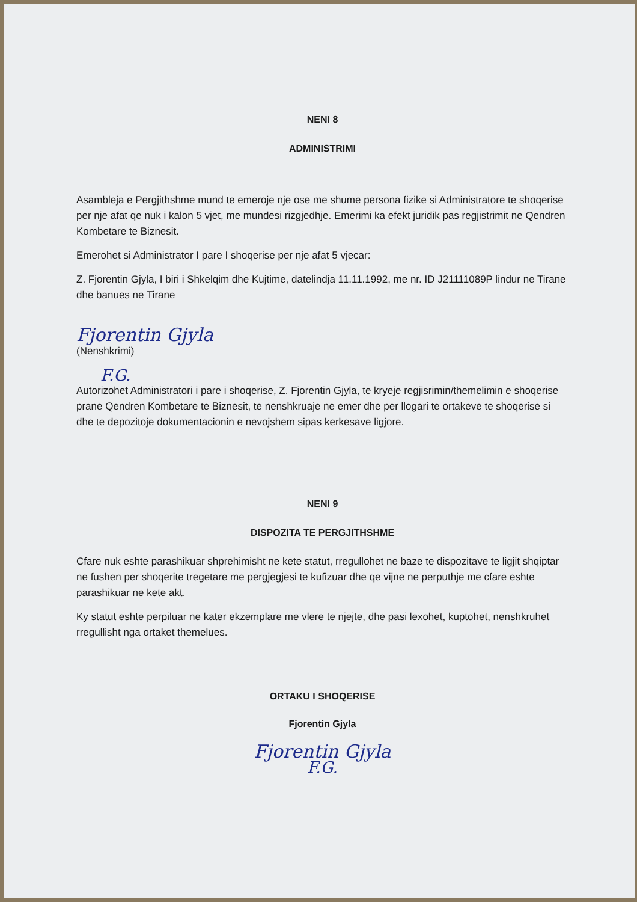NENI 8
ADMINISTRIMI
Asambleja e Pergjithshme mund te emeroje nje ose me shume persona fizike si Administratore te shoqerise per nje afat qe nuk i kalon 5 vjet, me mundesi rizgjedhje. Emerimi ka efekt juridik pas regjistrimit ne Qendren Kombetare te Biznesit.
Emerohet si Administrator I pare I shoqerise per nje afat 5 vjecar:
Z. Fjorentin Gjyla, I biri i Shkelqim dhe Kujtime, datelindja 11.11.1992, me nr. ID J21111089P lindur ne Tirane dhe banues ne Tirane
Fjorentin Gjyla
(Nenshkrimi)
F.G.
Autorizohet Administratori i pare i shoqerise, Z. Fjorentin Gjyla, te kryeje regjisrimin/themelimin e shoqerise prane Qendren Kombetare te Biznesit, te nenshkruaje ne emer dhe per llogari te ortakeve te shoqerise si dhe te depozitoje dokumentacionin e nevojshem sipas kerkesave ligjore.
NENI 9
DISPOZITA TE PERGJITHSHME
Cfare nuk eshte parashikuar shprehimisht ne kete statut, rregullohet ne baze te dispozitave te ligjit shqiptar ne fushen per shoqerite tregetare me pergjegjesi te kufizuar dhe qe vijne ne perputhje me cfare eshte parashikuar ne kete akt.
Ky statut eshte perpiluar ne kater ekzemplare me vlere te njejte, dhe pasi lexohet, kuptohet, nenshkruhet rregullisht nga ortaket themelues.
ORTAKU I SHOQERISE
Fjorentin Gjyla
Fjorentin Gjyla
F.G.